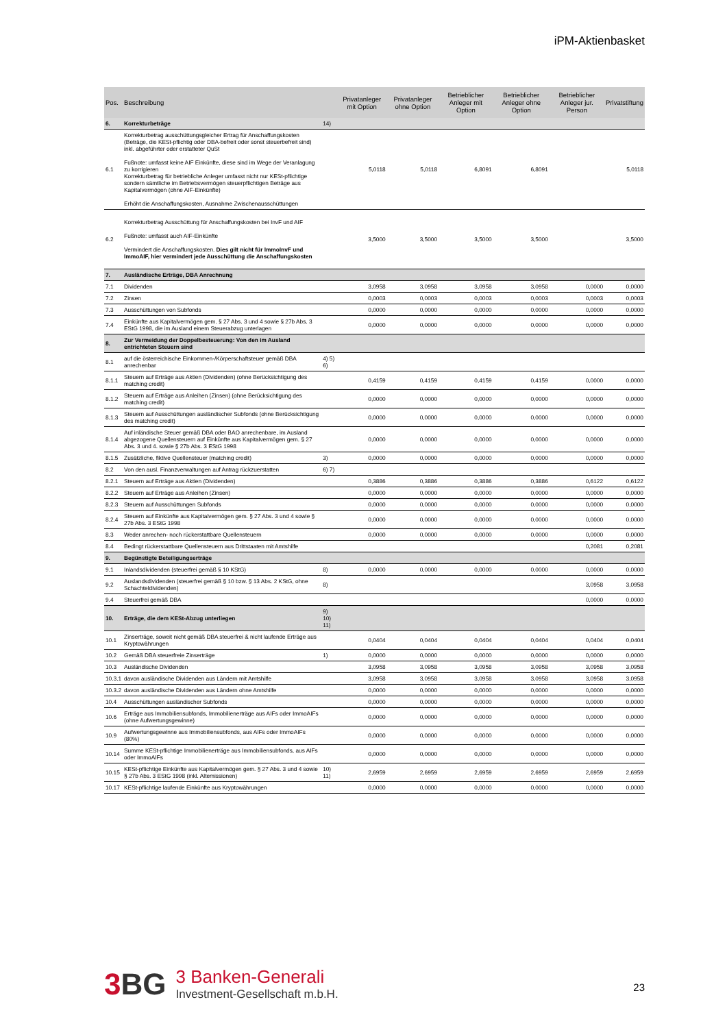iPM-Aktienbasket
| Pos. | Beschreibung | | Privatanleger mit Option | Privatanleger ohne Option | Betrieblicher Anleger mit Option | Betrieblicher Anleger ohne Option | Betrieblicher Anleger jur. Person | Privatstiftung |
| --- | --- | --- | --- | --- | --- | --- | --- | --- |
| 6. | Korrekturbeträge | 14) | | | | | | |
| 6.1 | Korrekturbetrag ausschüttungsgleicher Ertrag für Anschaffungskosten (Beträge, die KESt-pflichtig oder DBA-befreit oder sonst steuerbefreit sind) inkl. abgeführter oder erstatteter QuSt Fußnote: umfasst keine AIF Einkünfte, diese sind im Wege der Veranlagung zu korrigieren Korrekturbetrag für betriebliche Anleger umfasst nicht nur KESt-pflichtige sondern sämtliche im Betriebsvermögen steuerpflichtigen Beträge aus Kapitalvermögen (ohne AIF-Einkünfte) Erhöht die Anschaffungskosten, Ausnahme Zwischenausschüttungen | | 5,0118 | 5,0118 | 6,8091 | 6,8091 | | 5,0118 |
| 6.2 | Korrekturbetrag Ausschüttung für Anschaffungskosten bei InvF und AIF Fußnote: umfasst auch AIF-Einkünfte Vermindert die Anschaffungskosten. Dies gilt nicht für ImmoInvF und ImmoAIF, hier vermindert jede Ausschüttung die Anschaffungskosten | | 3,5000 | 3,5000 | 3,5000 | 3,5000 | | 3,5000 |
| 7. | Ausländische Erträge, DBA Anrechnung | | | | | | | |
| 7.1 | Dividenden | | 3,0958 | 3,0958 | 3,0958 | 3,0958 | 0,0000 | 0,0000 |
| 7.2 | Zinsen | | 0,0003 | 0,0003 | 0,0003 | 0,0003 | 0,0003 | 0,0003 |
| 7.3 | Ausschüttungen von Subfonds | | 0,0000 | 0,0000 | 0,0000 | 0,0000 | 0,0000 | 0,0000 |
| 7.4 | Einkünfte aus Kapitalvermögen gem. § 27 Abs. 3 und 4 sowie § 27b Abs. 3 EStG 1998, die im Ausland einem Steuerabzug unterlagen | | 0,0000 | 0,0000 | 0,0000 | 0,0000 | 0,0000 | 0,0000 |
| 8. | Zur Vermeidung der Doppelbesteuerung: Von den im Ausland entrichteten Steuern sind | | | | | | | |
| 8.1 | auf die österreichische Einkommen-/Körperschaftsteuer gemäß DBA anrechenbar | 4) 5) 6) | | | | | | |
| 8.1.1 | Steuern auf Erträge aus Aktien (Dividenden) (ohne Berücksichtigung des matching credit) | | 0,4159 | 0,4159 | 0,4159 | 0,4159 | 0,0000 | 0,0000 |
| 8.1.2 | Steuern auf Erträge aus Anleihen (Zinsen) (ohne Berücksichtigung des matching credit) | | 0,0000 | 0,0000 | 0,0000 | 0,0000 | 0,0000 | 0,0000 |
| 8.1.3 | Steuern auf Ausschüttungen ausländischer Subfonds (ohne Berücksichtigung des matching credit) | | 0,0000 | 0,0000 | 0,0000 | 0,0000 | 0,0000 | 0,0000 |
| 8.1.4 | Auf inländische Steuer gemäß DBA oder BAO anrechenbare, im Ausland abgezogene Quellensteuern auf Einkünfte aus Kapitalvermögen gem. § 27 Abs. 3 und 4. sowie § 27b Abs. 3 EStG 1998 | | 0,0000 | 0,0000 | 0,0000 | 0,0000 | 0,0000 | 0,0000 |
| 8.1.5 | Zusätzliche, fiktive Quellensteuer (matching credit) | 3) | 0,0000 | 0,0000 | 0,0000 | 0,0000 | 0,0000 | 0,0000 |
| 8.2 | Von den ausl. Finanzverwaltungen auf Antrag rückzuerstatten | 6) 7) | | | | | | |
| 8.2.1 | Steuern auf Erträge aus Aktien (Dividenden) | | 0,3886 | 0,3886 | 0,3886 | 0,3886 | 0,6122 | 0,6122 |
| 8.2.2 | Steuern auf Erträge aus Anleihen (Zinsen) | | 0,0000 | 0,0000 | 0,0000 | 0,0000 | 0,0000 | 0,0000 |
| 8.2.3 | Steuern auf Ausschüttungen Subfonds | | 0,0000 | 0,0000 | 0,0000 | 0,0000 | 0,0000 | 0,0000 |
| 8.2.4 | Steuern auf Einkünfte aus Kapitalvermögen gem. § 27 Abs. 3 und 4 sowie § 27b Abs. 3 EStG 1998 | | 0,0000 | 0,0000 | 0,0000 | 0,0000 | 0,0000 | 0,0000 |
| 8.3 | Weder anrechen- noch rückerstattbare Quellensteuern | | 0,0000 | 0,0000 | 0,0000 | 0,0000 | 0,0000 | 0,0000 |
| 8.4 | Bedingt rückerstattbare Quellensteuern aus Drittstaaten mit Amtshilfe | | | | | | 0,2081 | 0,2081 |
| 9. | Begünstigte Beteiligungserträge | | | | | | | |
| 9.1 | Inlandsdividenden (steuerfrei gemäß § 10 KStG) | 8) | 0,0000 | 0,0000 | 0,0000 | 0,0000 | 0,0000 | 0,0000 |
| 9.2 | Auslandsdividenden (steuerfrei gemäß § 10 bzw. § 13 Abs. 2 KStG, ohne Schachteldividenden) | 8) | | | | | 3,0958 | 3,0958 |
| 9.4 | Steuerfrei gemäß DBA | | | | | | 0,0000 | 0,0000 |
| 10. | Erträge, die dem KESt-Abzug unterliegen | 9) 10) 11) | | | | | | |
| 10.1 | Zinserträge, soweit nicht gemäß DBA steuerfrei & nicht laufende Erträge aus Kryptowährungen | | 0,0404 | 0,0404 | 0,0404 | 0,0404 | 0,0404 | 0,0404 |
| 10.2 | Gemäß DBA steuerfreie Zinserträge | 1) | 0,0000 | 0,0000 | 0,0000 | 0,0000 | 0,0000 | 0,0000 |
| 10.3 | Ausländische Dividenden | | 3,0958 | 3,0958 | 3,0958 | 3,0958 | 3,0958 | 3,0958 |
| 10.3.1 | davon ausländische Dividenden aus Ländern mit Amtshilfe | | 3,0958 | 3,0958 | 3,0958 | 3,0958 | 3,0958 | 3,0958 |
| 10.3.2 | davon ausländische Dividenden aus Ländern ohne Amtshilfe | | 0,0000 | 0,0000 | 0,0000 | 0,0000 | 0,0000 | 0,0000 |
| 10.4 | Ausschüttungen ausländischer Subfonds | | 0,0000 | 0,0000 | 0,0000 | 0,0000 | 0,0000 | 0,0000 |
| 10.6 | Erträge aus Immobiliensubfonds, Immobilienerträge aus AIFs oder ImmoAIFs (ohne Aufwertungsgewinne) | | 0,0000 | 0,0000 | 0,0000 | 0,0000 | 0,0000 | 0,0000 |
| 10.9 | Aufwertungsgewinne aus Immobiliensubfonds, aus AIFs oder ImmoAIFs (80%) | | 0,0000 | 0,0000 | 0,0000 | 0,0000 | 0,0000 | 0,0000 |
| 10.14 | Summe KESt-pflichtige Immobilienerträge aus Immobiliensubfonds, aus AIFs oder ImmoAIFs | | 0,0000 | 0,0000 | 0,0000 | 0,0000 | 0,0000 | 0,0000 |
| 10.15 | KESt-pflichtige Einkünfte aus Kapitalvermögen gem. § 27 Abs. 3 und 4 sowie § 27b Abs. 3 EStG 1998 (inkl. Altemissionen) | 10) 11) | 2,6959 | 2,6959 | 2,6959 | 2,6959 | 2,6959 | 2,6959 |
| 10.17 | KESt-pflichtige laufende Einkünfte aus Kryptowährungen | | 0,0000 | 0,0000 | 0,0000 | 0,0000 | 0,0000 | 0,0000 |
3 BG
3 Banken-Generali
Investment-Gesellschaft m.b.H.
23